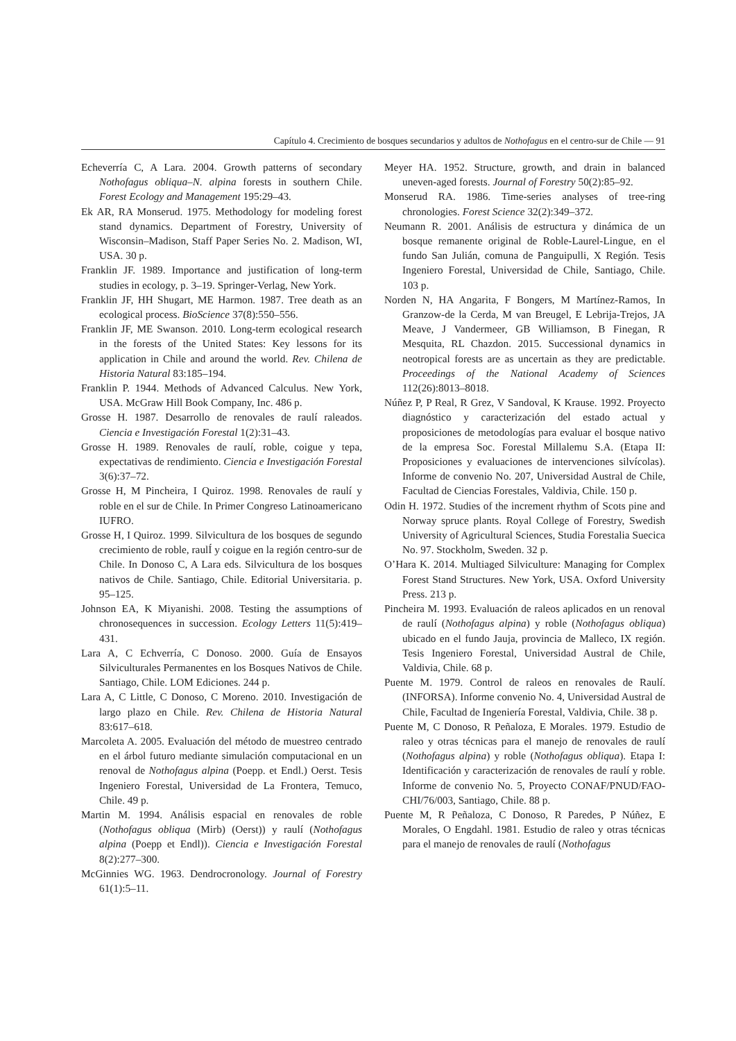Capítulo 4. Crecimiento de bosques secundarios y adultos de Nothofagus en el centro-sur de Chile — 91
Echeverría C, A Lara. 2004. Growth patterns of secondary Nothofagus obliqua–N. alpina forests in southern Chile. Forest Ecology and Management 195:29–43.
Ek AR, RA Monserud. 1975. Methodology for modeling forest stand dynamics. Department of Forestry, University of Wisconsin–Madison, Staff Paper Series No. 2. Madison, WI, USA. 30 p.
Franklin JF. 1989. Importance and justification of long-term studies in ecology, p. 3–19. Springer-Verlag, New York.
Franklin JF, HH Shugart, ME Harmon. 1987. Tree death as an ecological process. BioScience 37(8):550–556.
Franklin JF, ME Swanson. 2010. Long-term ecological research in the forests of the United States: Key lessons for its application in Chile and around the world. Rev. Chilena de Historia Natural 83:185–194.
Franklin P. 1944. Methods of Advanced Calculus. New York, USA. McGraw Hill Book Company, Inc. 486 p.
Grosse H. 1987. Desarrollo de renovales de raulí raleados. Ciencia e Investigación Forestal 1(2):31–43.
Grosse H. 1989. Renovales de raulí, roble, coigue y tepa, expectativas de rendimiento. Ciencia e Investigación Forestal 3(6):37–72.
Grosse H, M Pincheira, I Quiroz. 1998. Renovales de raulí y roble en el sur de Chile. In Primer Congreso Latinoamericano IUFRO.
Grosse H, I Quiroz. 1999. Silvicultura de los bosques de segundo crecimiento de roble, raulÍ y coigue en la región centro-sur de Chile. In Donoso C, A Lara eds. Silvicultura de los bosques nativos de Chile. Santiago, Chile. Editorial Universitaria. p. 95–125.
Johnson EA, K Miyanishi. 2008. Testing the assumptions of chronosequences in succession. Ecology Letters 11(5):419–431.
Lara A, C Echverría, C Donoso. 2000. Guía de Ensayos Silviculturales Permanentes en los Bosques Nativos de Chile. Santiago, Chile. LOM Ediciones. 244 p.
Lara A, C Little, C Donoso, C Moreno. 2010. Investigación de largo plazo en Chile. Rev. Chilena de Historia Natural 83:617–618.
Marcoleta A. 2005. Evaluación del método de muestreo centrado en el árbol futuro mediante simulación computacional en un renoval de Nothofagus alpina (Poepp. et Endl.) Oerst. Tesis Ingeniero Forestal, Universidad de La Frontera, Temuco, Chile. 49 p.
Martin M. 1994. Análisis espacial en renovales de roble (Nothofagus obliqua (Mirb) (Oerst)) y raulí (Nothofagus alpina (Poepp et Endl)). Ciencia e Investigación Forestal 8(2):277–300.
McGinnies WG. 1963. Dendrocronology. Journal of Forestry 61(1):5–11.
Meyer HA. 1952. Structure, growth, and drain in balanced uneven-aged forests. Journal of Forestry 50(2):85–92.
Monserud RA. 1986. Time-series analyses of tree-ring chronologies. Forest Science 32(2):349–372.
Neumann R. 2001. Análisis de estructura y dinámica de un bosque remanente original de Roble-Laurel-Lingue, en el fundo San Julián, comuna de Panguipulli, X Región. Tesis Ingeniero Forestal, Universidad de Chile, Santiago, Chile. 103 p.
Norden N, HA Angarita, F Bongers, M Martínez-Ramos, In Granzow-de la Cerda, M van Breugel, E Lebrija-Trejos, JA Meave, J Vandermeer, GB Williamson, B Finegan, R Mesquita, RL Chazdon. 2015. Successional dynamics in neotropical forests are as uncertain as they are predictable. Proceedings of the National Academy of Sciences 112(26):8013–8018.
Núñez P, P Real, R Grez, V Sandoval, K Krause. 1992. Proyecto diagnóstico y caracterización del estado actual y proposiciones de metodologías para evaluar el bosque nativo de la empresa Soc. Forestal Millalemu S.A. (Etapa II: Proposiciones y evaluaciones de intervenciones silvícolas). Informe de convenio No. 207, Universidad Austral de Chile, Facultad de Ciencias Forestales, Valdivia, Chile. 150 p.
Odin H. 1972. Studies of the increment rhythm of Scots pine and Norway spruce plants. Royal College of Forestry, Swedish University of Agricultural Sciences, Studia Forestalia Suecica No. 97. Stockholm, Sweden. 32 p.
O’Hara K. 2014. Multiaged Silviculture: Managing for Complex Forest Stand Structures. New York, USA. Oxford University Press. 213 p.
Pincheira M. 1993. Evaluación de raleos aplicados en un renoval de raulí (Nothofagus alpina) y roble (Nothofagus obliqua) ubicado en el fundo Jauja, provincia de Malleco, IX región. Tesis Ingeniero Forestal, Universidad Austral de Chile, Valdivia, Chile. 68 p.
Puente M. 1979. Control de raleos en renovales de Raulí. (INFORSA). Informe convenio No. 4, Universidad Austral de Chile, Facultad de Ingeniería Forestal, Valdivia, Chile. 38 p.
Puente M, C Donoso, R Peñaloza, E Morales. 1979. Estudio de raleo y otras técnicas para el manejo de renovales de raulí (Nothofagus alpina) y roble (Nothofagus obliqua). Etapa I: Identificación y caracterización de renovales de raulí y roble. Informe de convenio No. 5, Proyecto CONAF/PNUD/FAO-CHI/76/003, Santiago, Chile. 88 p.
Puente M, R Peñaloza, C Donoso, R Paredes, P Núñez, E Morales, O Engdahl. 1981. Estudio de raleo y otras técnicas para el manejo de renovales de raulí (Nothofagus